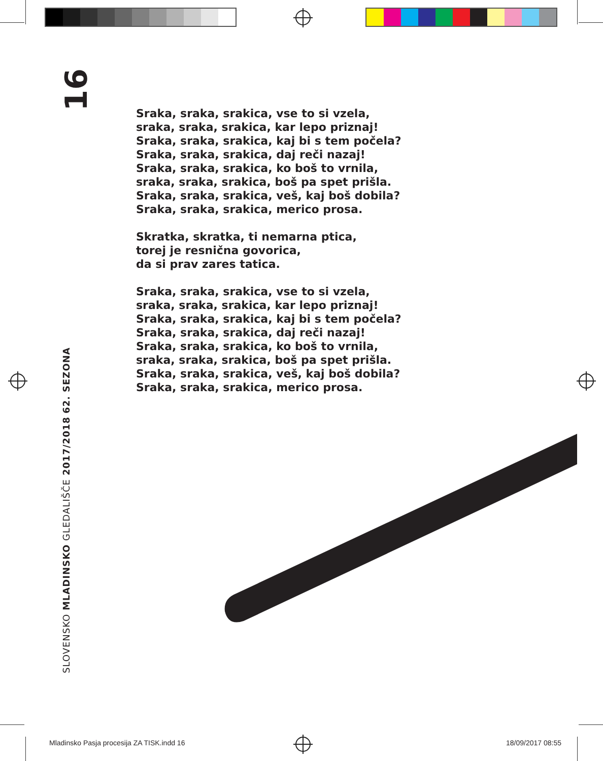16
SLOVENSKO MLADINSKO GLEDALIŠČE 2017/2018 62. SEZONA
Sraka, sraka, srakica, vse to si vzela,
sraka, sraka, srakica, kar lepo priznaj!
Sraka, sraka, srakica, kaj bi s tem počela?
Sraka, sraka, srakica, daj reči nazaj!
Sraka, sraka, srakica, ko boš to vrnila,
sraka, sraka, srakica, boš pa spet prišla.
Sraka, sraka, srakica, veš, kaj boš dobila?
Sraka, sraka, srakica, merico prosa.
Skratka, skratka, ti nemarna ptica,
torej je resnična govorica,
da si prav zares tatica.
Sraka, sraka, srakica, vse to si vzela,
sraka, sraka, srakica, kar lepo priznaj!
Sraka, sraka, srakica, kaj bi s tem počela?
Sraka, sraka, srakica, daj reči nazaj!
Sraka, sraka, srakica, ko boš to vrnila,
sraka, sraka, srakica, boš pa spet prišla.
Sraka, sraka, srakica, veš, kaj boš dobila?
Sraka, sraka, srakica, merico prosa.
Mladinsko Pasja procesija ZA TISK.indd 16 18/09/2017 08:55